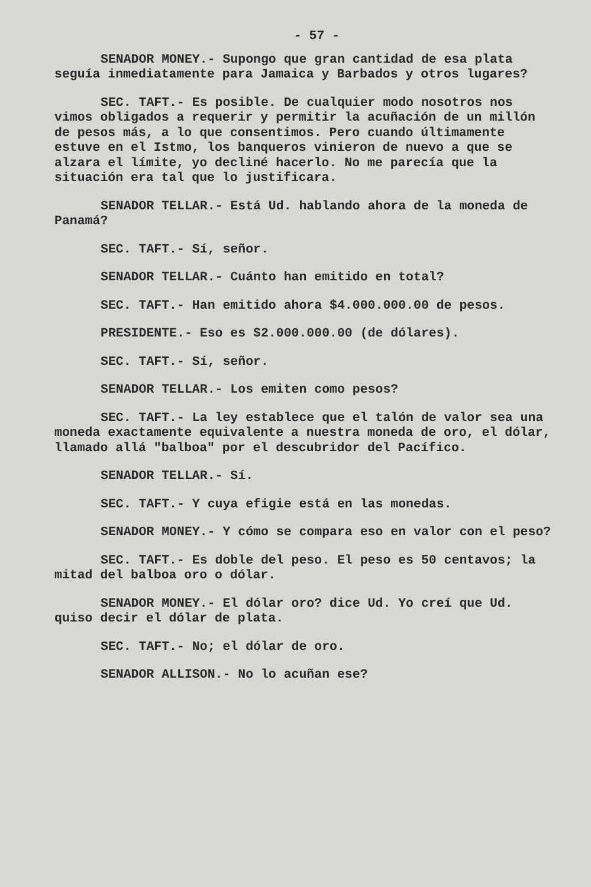- 57 -
SENADOR MONEY.- Supongo que gran cantidad de esa plata seguía inmediatamente para Jamaica y Barbados y otros lugares?
SEC. TAFT.- Es posible. De cualquier modo nosotros nos vimos obligados a requerir y permitir la acuñación de un millón de pesos más, a lo que consentimos. Pero cuando últimamente estuve en el Istmo, los banqueros vinieron de nuevo a que se alzara el límite, yo decliné hacerlo. No me parecía que la situación era tal que lo justificara.
SENADOR TELLAR.- Está Ud. hablando ahora de la moneda de Panamá?
SEC. TAFT.- Sí, señor.
SENADOR TELLAR.- Cuánto han emitido en total?
SEC. TAFT.- Han emitido ahora $4.000.000.00 de pesos.
PRESIDENTE.- Eso es $2.000.000.00 (de dólares).
SEC. TAFT.- Sí, señor.
SENADOR TELLAR.- Los emiten como pesos?
SEC. TAFT.- La ley establece que el talón de valor sea una moneda exactamente equivalente a nuestra moneda de oro, el dólar, llamado allá "balboa" por el descubridor del Pacífico.
SENADOR TELLAR.- Sí.
SEC. TAFT.- Y cuya efigie está en las monedas.
SENADOR MONEY.- Y cómo se compara eso en valor con el peso?
SEC. TAFT.- Es doble del peso. El peso es 50 centavos; la mitad del balboa oro o dólar.
SENADOR MONEY.- El dólar oro? dice Ud. Yo creí que Ud. quiso decir el dólar de plata.
SEC. TAFT.- No; el dólar de oro.
SENADOR ALLISON.- No lo acuñan ese?